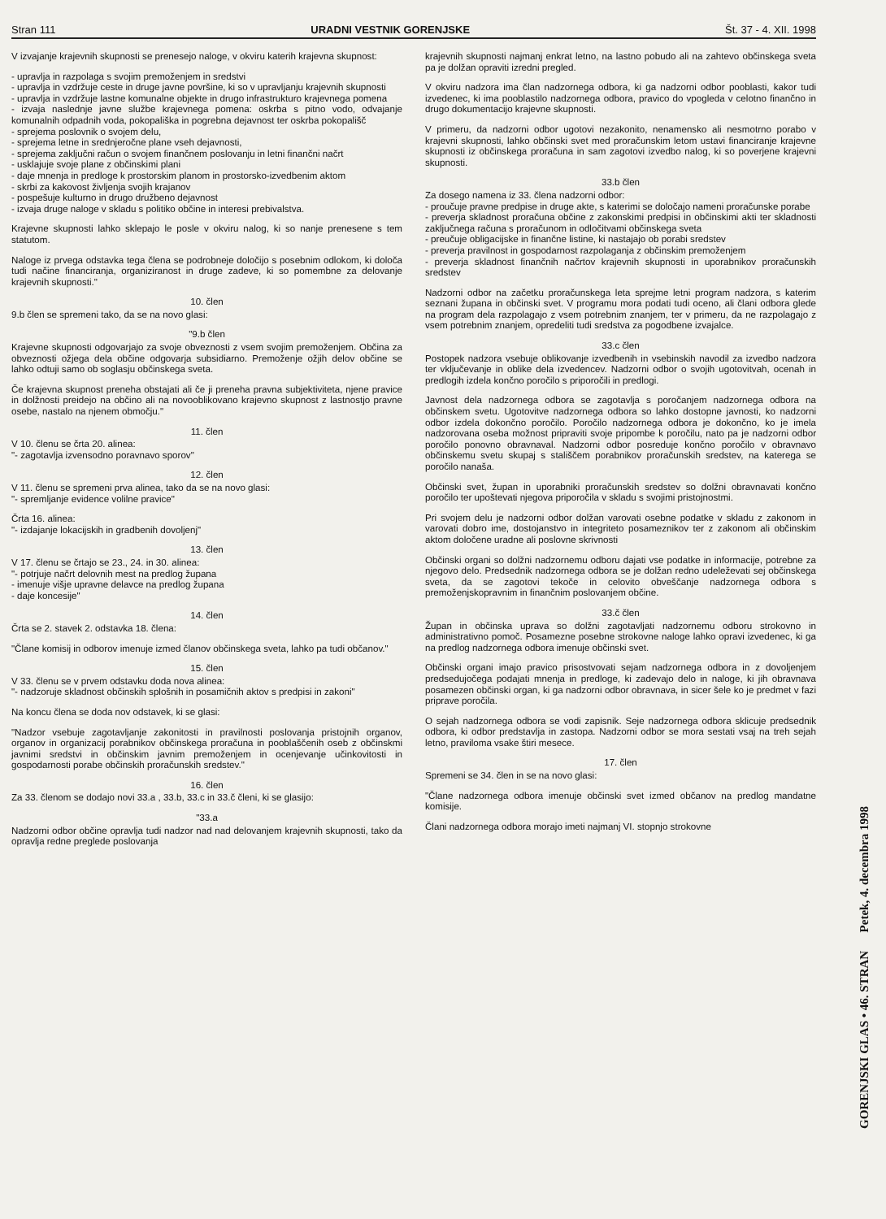Stran 111 URADNI VESTNIK GORENJSKE Št. 37 - 4. XII. 1998
V izvajanje krajevnih skupnosti se prenesejo naloge, v okviru katerih krajevna skupnost:
- upravlja in razpolaga s svojim premoženjem in sredstvi
- upravlja in vzdržuje ceste in druge javne površine, ki so v upravljanju krajevnih skupnosti
- upravlja in vzdržuje lastne komunalne objekte in drugo infrastrukturo krajevnega pomena
- izvaja naslednje javne službe krajevnega pomena: oskrba s pitno vodo, odvajanje komunalnih odpadnih voda, pokopališka in pogrebna dejavnost ter oskrba pokopališč
- sprejema poslovnik o svojem delu,
- sprejema letne in srednjeročne plane vseh dejavnosti,
- sprejema zaključni račun o svojem finančnem poslovanju in letni finančni načrt
- usklajuje svoje plane z občinskimi plani
- daje mnenja in predloge k prostorskim planom in prostorsko-izvedbenim aktom
- skrbi za kakovost življenja svojih krajanov
- pospešuje kulturno in drugo družbeno dejavnost
- izvaja druge naloge v skladu s politiko občine in interesi prebivalstva.
Krajevne skupnosti lahko sklepajo le posle v okviru nalog, ki so nanje prenesene s tem statutom.
Naloge iz prvega odstavka tega člena se podrobneje določijo s posebnim odlokom, ki določa tudi načine financiranja, organiziranost in druge zadeve, ki so pomembne za delovanje krajevnih skupnosti."
10. člen
9.b člen se spremeni tako, da se na novo glasi:
"9.b člen
Krajevne skupnosti odgovarjajo za svoje obveznosti z vsem svojim premoženjem. Občina za obveznosti ožjega dela občine odgovarja subsidiarno. Premoženje ožjih delov občine se lahko odtuji samo ob soglasju občinskega sveta.
Če krajevna skupnost preneha obstajati ali če ji preneha pravna subjektiviteta, njene pravice in dolžnosti preidejo na občino ali na novooblikovano krajevno skupnost z lastnostjo pravne osebe, nastalo na njenem območju."
11. člen
V 10. členu se črta 20. alinea:
"- zagotavlja izvensodno poravnavo sporov"
12. člen
V 11. členu se spremeni prva alinea, tako da se na novo glasi:
"- spremljanje evidence volilne pravice"
Črta 16. alinea:
"- izdajanje lokacijskih in gradbenih dovoljenj"
13. člen
V 17. členu se črtajo se 23., 24. in 30. alinea:
"- potrjuje načrt delovnih mest na predlog župana
- imenuje višje upravne delavce na predlog župana
- daje koncesije"
14. člen
Črta se 2. stavek 2. odstavka 18. člena:
"Člane komisij in odborov imenuje izmed članov občinskega sveta, lahko pa tudi občanov."
15. člen
V 33. členu se v prvem odstavku doda nova alinea:
"- nadzoruje skladnost občinskih splošnih in posamičnih aktov s predpisi in zakoni"
Na koncu člena se doda nov odstavek, ki se glasi:
"Nadzor vsebuje zagotavljanje zakonitosti in pravilnosti poslovanja pristojnih organov, organov in organizacij porabnikov občinskega proračuna in pooblaščenih oseb z občinskmi javnimi sredstvi in občinskim javnim premoženjem in ocenjevanje učinkovitosti in gospodarnosti porabe občinskih proračunskih sredstev."
16. člen
Za 33. členom se dodajo novi 33.a , 33.b, 33.c in 33.č členi, ki se glasijo:
"33.a
Nadzorni odbor občine opravlja tudi nadzor nad nad delovanjem krajevnih skupnosti, tako da opravlja redne preglede poslovanja
krajevnih skupnosti najmanj enkrat letno, na lastno pobudo ali na zahtevo občinskega sveta pa je dolžan opraviti izredni pregled.
V okviru nadzora ima član nadzornega odbora, ki ga nadzorni odbor pooblasti, kakor tudi izvedenec, ki ima pooblastilo nadzornega odbora, pravico do vpogleda v celotno finančno in drugo dokumentacijo krajevne skupnosti.
V primeru, da nadzorni odbor ugotovi nezakonito, nenamensko ali nesmotrno porabo v krajevni skupnosti, lahko občinski svet med proračunskim letom ustavi financiranje krajevne skupnosti iz občinskega proračuna in sam zagotovi izvedbo nalog, ki so poverjene krajevni skupnosti.
33.b člen
Za dosego namena iz 33. člena nadzorni odbor:
- proučuje pravne predpise in druge akte, s katerimi se določajo nameni proračunske porabe
- preverja skladnost proračuna občine z zakonskimi predpisi in občinskimi akti ter skladnosti zaključnega računa s proračunom in odločitvami občinskega sveta
- preučuje obligacijske in finančne listine, ki nastajajo ob porabi sredstev
- preverja pravilnost in gospodarnost razpolaganja z občinskim premoženjem
- preverja skladnost finančnih načrtov krajevnih skupnosti in uporabnikov proračunskih sredstev
Nadzorni odbor na začetku proračunskega leta sprejme letni program nadzora, s katerim seznani župana in občinski svet. V programu mora podati tudi oceno, ali člani odbora glede na program dela razpolagajo z vsem potrebnim znanjem, ter v primeru, da ne razpolagajo z vsem potrebnim znanjem, opredeliti tudi sredstva za pogodbene izvajalce.
33.c člen
Postopek nadzora vsebuje oblikovanje izvedbenih in vsebinskih navodil za izvedbo nadzora ter vključevanje in oblike dela izvedencev. Nadzorni odbor o svojih ugotovitvah, ocenah in predlogih izdela končno poročilo s priporočili in predlogi.
Javnost dela nadzornega odbora se zagotavlja s poročanjem nadzornega odbora na občinskem svetu. Ugotovitve nadzornega odbora so lahko dostopne javnosti, ko nadzorni odbor izdela dokončno poročilo. Poročilo nadzornega odbora je dokončno, ko je imela nadzorovana oseba možnost pripraviti svoje pripombe k poročilu, nato pa je nadzorni odbor poročilo ponovno obravnaval. Nadzorni odbor posreduje končno poročilo v obravnavo občinskemu svetu skupaj s stališčem porabnikov proračunskih sredstev, na katerega se poročilo nanaša.
Občinski svet, župan in uporabniki proračunskih sredstev so dolžni obravnavati končno poročilo ter upoštevati njegova priporočila v skladu s svojimi pristojnostmi.
Pri svojem delu je nadzorni odbor dolžan varovati osebne podatke v skladu z zakonom in varovati dobro ime, dostojanstvo in integriteto posameznikov ter z zakonom ali občinskim aktom določene uradne ali poslovne skrivnosti
Občinski organi so dolžni nadzornemu odboru dajati vse podatke in informacije, potrebne za njegovo delo. Predsednik nadzornega odbora se je dolžan redno udeleževati sej občinskega sveta, da se zagotovi tekoče in celovito obveščanje nadzornega odbora s premoženjskopravnim in finančnim poslovanjem občine.
33.č člen
Župan in občinska uprava so dolžni zagotavljati nadzornemu odboru strokovno in administrativno pomoč. Posamezne posebne strokovne naloge lahko opravi izvedenec, ki ga na predlog nadzornega odbora imenuje občinski svet.
Občinski organi imajo pravico prisostvovati sejam nadzornega odbora in z dovoljenjem predsedujočega podajati mnenja in predloge, ki zadevajo delo in naloge, ki jih obravnava posamezen občinski organ, ki ga nadzorni odbor obravnava, in sicer šele ko je predmet v fazi priprave poročila.
O sejah nadzornega odbora se vodi zapisnik. Seje nadzornega odbora sklicuje predsednik odbora, ki odbor predstavlja in zastopa. Nadzorni odbor se mora sestati vsaj na treh sejah letno, praviloma vsake štiri mesece.
17. člen
Spremeni se 34. člen in se na novo glasi:
"Člane nadzornega odbora imenuje občinski svet izmed občanov na predlog mandatne komisije.
Člani nadzornega odbora morajo imeti najmanj VI. stopnjo strokovne
GORENJSKI GLAS • 46. STRAN Petek, 4. decembra 1998